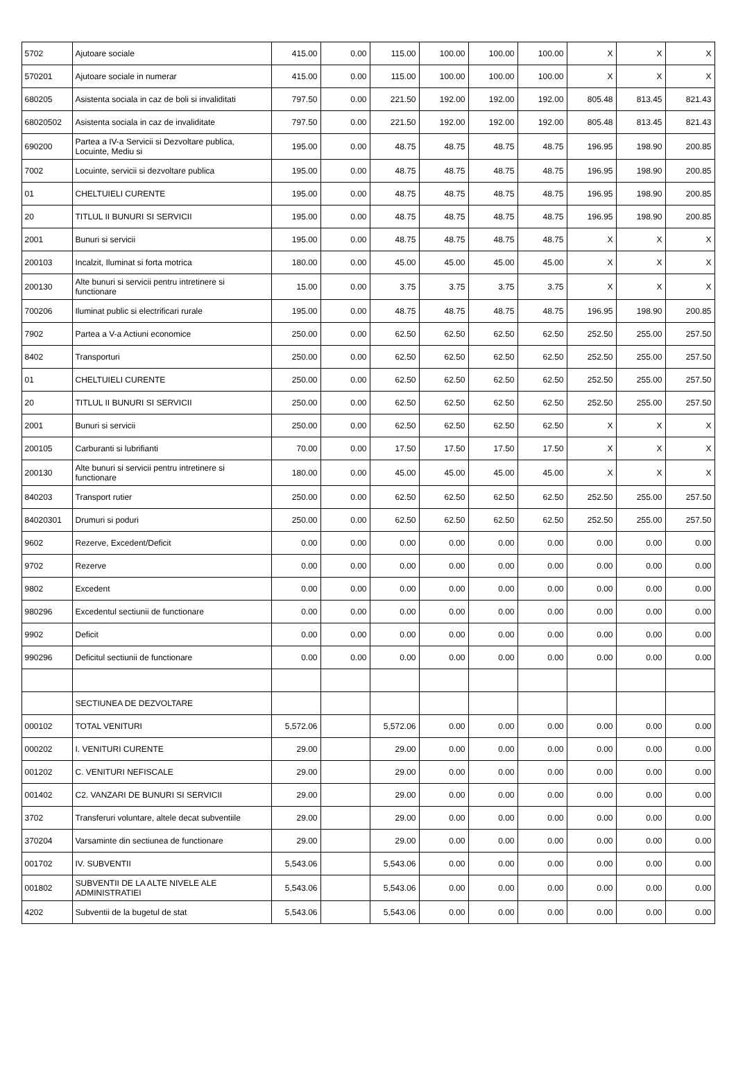| 5702 | Ajutoare sociale | 415.00 | 0.00 | 115.00 | 100.00 | 100.00 | 100.00 | X | X | X |
| 570201 | Ajutoare sociale in numerar | 415.00 | 0.00 | 115.00 | 100.00 | 100.00 | 100.00 | X | X | X |
| 680205 | Asistenta sociala in caz de boli si invaliditati | 797.50 | 0.00 | 221.50 | 192.00 | 192.00 | 192.00 | 805.48 | 813.45 | 821.43 |
| 68020502 | Asistenta sociala in caz de invaliditate | 797.50 | 0.00 | 221.50 | 192.00 | 192.00 | 192.00 | 805.48 | 813.45 | 821.43 |
| 690200 | Partea a IV-a Servicii si Dezvoltare publica, Locuinte, Mediu si | 195.00 | 0.00 | 48.75 | 48.75 | 48.75 | 48.75 | 196.95 | 198.90 | 200.85 |
| 7002 | Locuinte, servicii si dezvoltare publica | 195.00 | 0.00 | 48.75 | 48.75 | 48.75 | 48.75 | 196.95 | 198.90 | 200.85 |
| 01 | CHELTUIELI CURENTE | 195.00 | 0.00 | 48.75 | 48.75 | 48.75 | 48.75 | 196.95 | 198.90 | 200.85 |
| 20 | TITLUL II BUNURI SI SERVICII | 195.00 | 0.00 | 48.75 | 48.75 | 48.75 | 48.75 | 196.95 | 198.90 | 200.85 |
| 2001 | Bunuri si servicii | 195.00 | 0.00 | 48.75 | 48.75 | 48.75 | 48.75 | X | X | X |
| 200103 | Incalzit, Iluminat si forta motrica | 180.00 | 0.00 | 45.00 | 45.00 | 45.00 | 45.00 | X | X | X |
| 200130 | Alte bunuri si servicii pentru intretinere si functionare | 15.00 | 0.00 | 3.75 | 3.75 | 3.75 | 3.75 | X | X | X |
| 700206 | Iluminat public si electrificari rurale | 195.00 | 0.00 | 48.75 | 48.75 | 48.75 | 48.75 | 196.95 | 198.90 | 200.85 |
| 7902 | Partea a V-a Actiuni economice | 250.00 | 0.00 | 62.50 | 62.50 | 62.50 | 62.50 | 252.50 | 255.00 | 257.50 |
| 8402 | Transporturi | 250.00 | 0.00 | 62.50 | 62.50 | 62.50 | 62.50 | 252.50 | 255.00 | 257.50 |
| 01 | CHELTUIELI CURENTE | 250.00 | 0.00 | 62.50 | 62.50 | 62.50 | 62.50 | 252.50 | 255.00 | 257.50 |
| 20 | TITLUL II BUNURI SI SERVICII | 250.00 | 0.00 | 62.50 | 62.50 | 62.50 | 62.50 | 252.50 | 255.00 | 257.50 |
| 2001 | Bunuri si servicii | 250.00 | 0.00 | 62.50 | 62.50 | 62.50 | 62.50 | X | X | X |
| 200105 | Carburanti si lubrifianti | 70.00 | 0.00 | 17.50 | 17.50 | 17.50 | 17.50 | X | X | X |
| 200130 | Alte bunuri si servicii pentru intretinere si functionare | 180.00 | 0.00 | 45.00 | 45.00 | 45.00 | 45.00 | X | X | X |
| 840203 | Transport rutier | 250.00 | 0.00 | 62.50 | 62.50 | 62.50 | 62.50 | 252.50 | 255.00 | 257.50 |
| 84020301 | Drumuri si poduri | 250.00 | 0.00 | 62.50 | 62.50 | 62.50 | 62.50 | 252.50 | 255.00 | 257.50 |
| 9602 | Rezerve, Excedent/Deficit | 0.00 | 0.00 | 0.00 | 0.00 | 0.00 | 0.00 | 0.00 | 0.00 | 0.00 |
| 9702 | Rezerve | 0.00 | 0.00 | 0.00 | 0.00 | 0.00 | 0.00 | 0.00 | 0.00 | 0.00 |
| 9802 | Excedent | 0.00 | 0.00 | 0.00 | 0.00 | 0.00 | 0.00 | 0.00 | 0.00 | 0.00 |
| 980296 | Excedentul sectiunii de functionare | 0.00 | 0.00 | 0.00 | 0.00 | 0.00 | 0.00 | 0.00 | 0.00 | 0.00 |
| 9902 | Deficit | 0.00 | 0.00 | 0.00 | 0.00 | 0.00 | 0.00 | 0.00 | 0.00 | 0.00 |
| 990296 | Deficitul sectiunii de functionare | 0.00 | 0.00 | 0.00 | 0.00 | 0.00 | 0.00 | 0.00 | 0.00 | 0.00 |
| | SECTIUNEA DE DEZVOLTARE | | | | | | | | | |
| 000102 | TOTAL VENITURI | 5,572.06 | | 5,572.06 | 0.00 | 0.00 | 0.00 | 0.00 | 0.00 | 0.00 |
| 000202 | I. VENITURI CURENTE | 29.00 | | 29.00 | 0.00 | 0.00 | 0.00 | 0.00 | 0.00 | 0.00 |
| 001202 | C. VENITURI NEFISCALE | 29.00 | | 29.00 | 0.00 | 0.00 | 0.00 | 0.00 | 0.00 | 0.00 |
| 001402 | C2. VANZARI DE BUNURI SI SERVICII | 29.00 | | 29.00 | 0.00 | 0.00 | 0.00 | 0.00 | 0.00 | 0.00 |
| 3702 | Transferuri voluntare, altele decat subventiile | 29.00 | | 29.00 | 0.00 | 0.00 | 0.00 | 0.00 | 0.00 | 0.00 |
| 370204 | Varsaminte din sectiunea de functionare | 29.00 | | 29.00 | 0.00 | 0.00 | 0.00 | 0.00 | 0.00 | 0.00 |
| 001702 | IV. SUBVENTII | 5,543.06 | | 5,543.06 | 0.00 | 0.00 | 0.00 | 0.00 | 0.00 | 0.00 |
| 001802 | SUBVENTII DE LA ALTE NIVELE ALE ADMINISTRATIEI | 5,543.06 | | 5,543.06 | 0.00 | 0.00 | 0.00 | 0.00 | 0.00 | 0.00 |
| 4202 | Subventii de la bugetul de stat | 5,543.06 | | 5,543.06 | 0.00 | 0.00 | 0.00 | 0.00 | 0.00 | 0.00 |